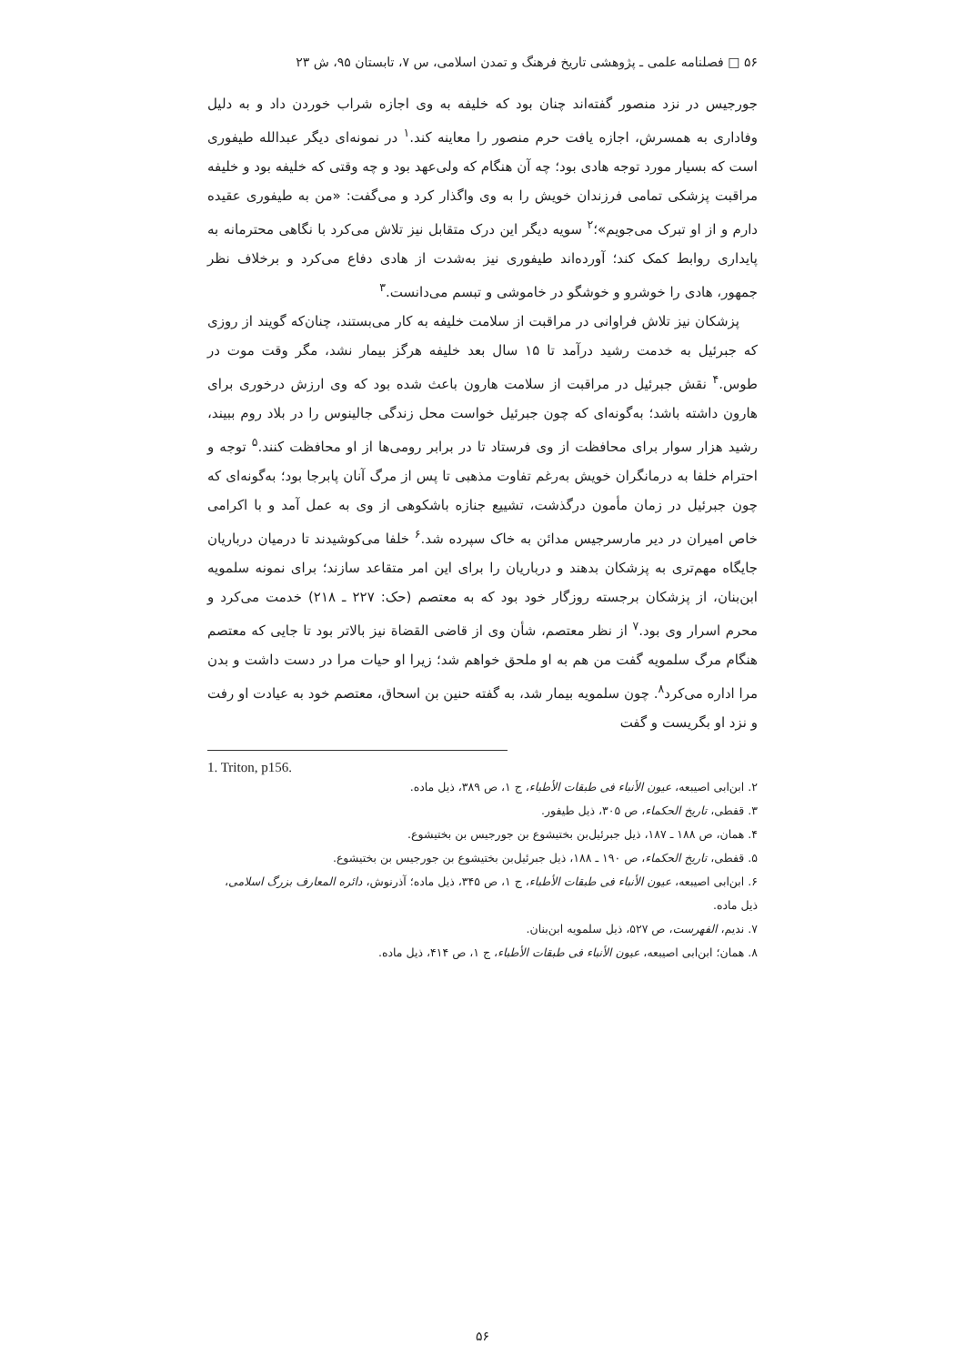۵۶ □ فصلنامه علمی ـ پژوهشی تاریخ فرهنگ و تمدن اسلامی، س ۷، تابستان ۹۵، ش ۲۳
جورجیس در نزد منصور گفته‌اند چنان بود که خلیفه به وی اجازه شراب خوردن داد و به دلیل وفاداری به همسرش، اجازه یافت حرم منصور را معاینه کند.<sup>۱</sup> در نمونه‌ای دیگر عبدالله طیفوری است که بسیار مورد توجه هادی بود؛ چه آن هنگام که ولی‌عهد بود و چه وقتی که خلیفه بود و خلیفه مراقبت پزشکی تمامی فرزندان خویش را به وی واگذار کرد و می‌گفت: «من به طیفوری عقیده دارم و از او تبرک می‌جویم»؛<sup>۲</sup> سویه دیگر این درک متقابل نیز تلاش می‌کرد با نگاهی محترمانه به پایداری روابط کمک کند؛ آورده‌اند طیفوری نیز به‌شدت از هادی دفاع می‌کرد و برخلاف نظر جمهور، هادی را خوشرو و خوشگو در خاموشی و تبسم می‌دانست.<sup>۳</sup>
پزشکان نیز تلاش فراوانی در مراقبت از سلامت خلیفه به کار می‌بستند، چنان‌که گویند از روزی که جبرئیل به خدمت رشید درآمد تا ۱۵ سال بعد خلیفه هرگز بیمار نشد، مگر وقت موت در طوس.<sup>۴</sup> نقش جبرئیل در مراقبت از سلامت هارون باعث شده بود که وی ارزش درخوری برای هارون داشته باشد؛ به‌گونه‌ای که چون جبرئیل خواست محل زندگی جالینوس را در بلاد روم ببیند، رشید هزار سوار برای محافظت از وی فرستاد تا در برابر رومی‌ها از او محافظت کنند.<sup>۵</sup> توجه و احترام خلفا به درمانگران خویش به‌رغم تفاوت مذهبی تا پس از مرگ آنان پابرجا بود؛ به‌گونه‌ای که چون جبرئیل در زمان مأمون درگذشت، تشییع جنازه باشکوهی از وی به عمل آمد و با اکرامی خاص امیران در دیر مارسرجیس مدائن به خاک سپرده شد.<sup>۶</sup> خلفا می‌کوشیدند تا درمیان درباریان جایگاه مهم‌تری به پزشکان بدهند و درباریان را برای این امر متقاعد سازند؛ برای نمونه سلمویه ابن‌بنان، از پزشکان برجسته روزگار خود بود که به معتصم (حک: ۲۲۷ ـ ۲۱۸) خدمت می‌کرد و محرم اسرار وی بود.<sup>۷</sup> از نظر معتصم، شأن وی از قاضی القضاة نیز بالاتر بود تا جایی که معتصم هنگام مرگ سلمویه گفت من هم به او ملحق خواهم شد؛ زیرا او حیات مرا در دست داشت و بدن مرا اداره می‌کرد<sup>۸</sup>. چون سلمویه بیمار شد، به گفته حنین بن اسحاق، معتصم خود به عیادت او رفت و نزد او بگریست و گفت
1. Triton, p156.
۲. ابن‌ابی اصیبعه، عیون الأنباء فی طبقات الأطباء، ج ۱، ص ۳۸۹، ذیل ماده.
۳. قفطی، تاریخ الحکماء، ص ۳۰۵، ذیل طیفور.
۴. همان، ص ۱۸۸ ـ ۱۸۷، ذیل جبرئیل‌بن بختیشوع بن جورجیس بن بختیشوع.
۵. قفطی، تاریخ الحکماء، ص ۱۹۰ ـ ۱۸۸، ذیل جبرئیل‌بن بختیشوع بن جورجیس بن بختیشوع.
۶. ابن‌ابی اصیبعه، عیون الأنباء فی طبقات الأطباء، ج ۱، ص ۳۴۵، ذیل ماده؛ آذرنوش، دائره المعارف بزرگ اسلامی، ذیل ماده.
۷. ندیم، الفهرست، ص ۵۲۷، ذیل سلمویه ابن‌بنان.
۸. همان؛ ابن‌ابی اصیبعه، عیون الأنباء فی طبقات الأطباء، ج ۱، ص ۴۱۴، ذیل ماده.
۵۶